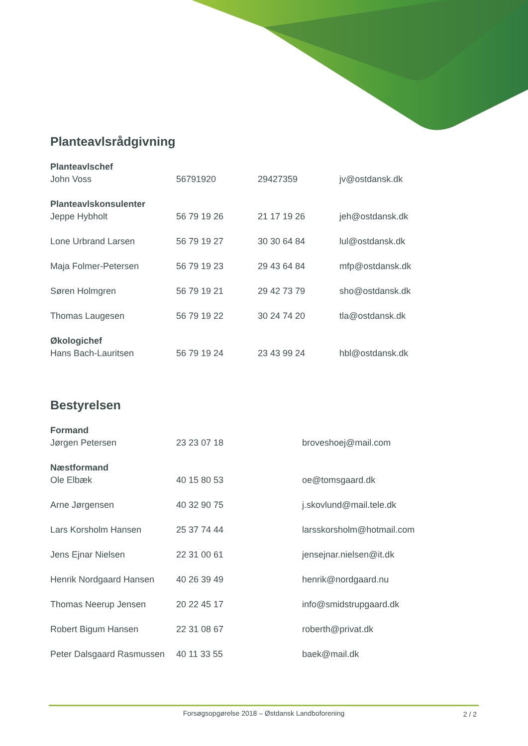Planteavlsrådgivning
| Planteavlschef | | | |
| John Voss | 56791920 | 29427359 | jv@ostdansk.dk |
| Planteavlskonsulenter | | | |
| Jeppe Hybholt | 56 79 19 26 | 21 17 19 26 | jeh@ostdansk.dk |
| Lone Urbrand Larsen | 56 79 19 27 | 30 30 64 84 | lul@ostdansk.dk |
| Maja Folmer-Petersen | 56 79 19 23 | 29 43 64 84 | mfp@ostdansk.dk |
| Søren Holmgren | 56 79 19 21 | 29 42 73 79 | sho@ostdansk.dk |
| Thomas Laugesen | 56 79 19 22 | 30 24 74 20 | tla@ostdansk.dk |
| Økologichef | | | |
| Hans Bach-Lauritsen | 56 79 19 24 | 23 43 99 24 | hbl@ostdansk.dk |
Bestyrelsen
| Formand | | |
| Jørgen Petersen | 23 23 07 18 | broveshoej@mail.com |
| Næstformand | | |
| Ole Elbæk | 40 15 80 53 | oe@tomsgaard.dk |
| Arne Jørgensen | 40 32 90 75 | j.skovlund@mail.tele.dk |
| Lars Korsholm Hansen | 25 37 74 44 | larsskorsholm@hotmail.com |
| Jens Ejnar Nielsen | 22 31 00 61 | jensejnar.nielsen@it.dk |
| Henrik Nordgaard Hansen | 40 26 39 49 | henrik@nordgaard.nu |
| Thomas Neerup Jensen | 20 22 45 17 | info@smidstrupgaard.dk |
| Robert Bigum Hansen | 22 31 08 67 | roberth@privat.dk |
| Peter Dalsgaard Rasmussen | 40 11 33 55 | baek@mail.dk |
Forsøgsopgørelse 2018 – Østdansk Landboforening 2 / 2